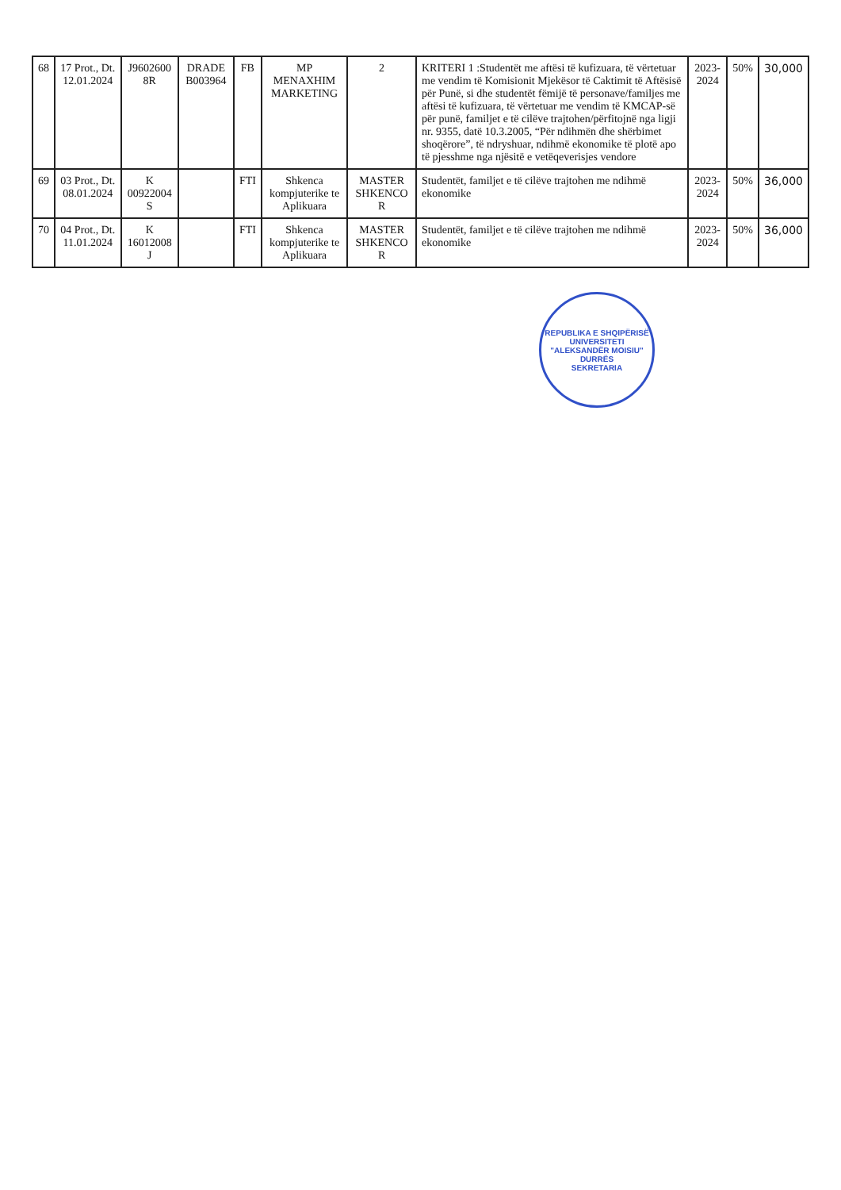| 68 | 17 Prot., Dt. 12.01.2024 | J9602600 8R | DRADE B003964 | FB | MP MENAXHIM MARKETING | 2 | KRITERI 1 :Studentët me aftësi të kufizuara, të vërtetuar me vendim të Komisionit Mjekësor të Caktimit të Aftësisë për Punë, si dhe studentët fëmijë të personave/familjes me aftësi të kufizuara, të vërtetuar me vendim të KMCAP-së për punë, familjet e të cilëve trajtohen/përfitojnë nga ligji nr. 9355, datë 10.3.2005, “Për ndihmën dhe shërbimet shoqërore”, të ndryshuar, ndihmë ekonomike të plotë apo të pjesshme nga njësitë e vetëqeverisjes vendore | 2023-2024 | 50% | 30,000 |
| 69 | 03 Prot., Dt. 08.01.2024 | K 00922004 S | | FTI | Shkenca kompjuterike te Aplikuara | MASTER SHKENCO R | Studentët, familjet e të cilëve trajtohen me ndihmë ekonomike | 2023-2024 | 50% | 36,000 |
| 70 | 04 Prot., Dt. 11.01.2024 | K 16012008 J | | FTI | Shkenca kompjuterike te Aplikuara | MASTER SHKENCO R | Studentët, familjet e të cilëve trajtohen me ndihmë ekonomike | 2023-2024 | 50% | 36,000 |
REPUBLIKA E SHQIPËRISË
UNIVERSITETI "ALEKSANDËR MOISIU"
DURRËS
SEKRETARIA